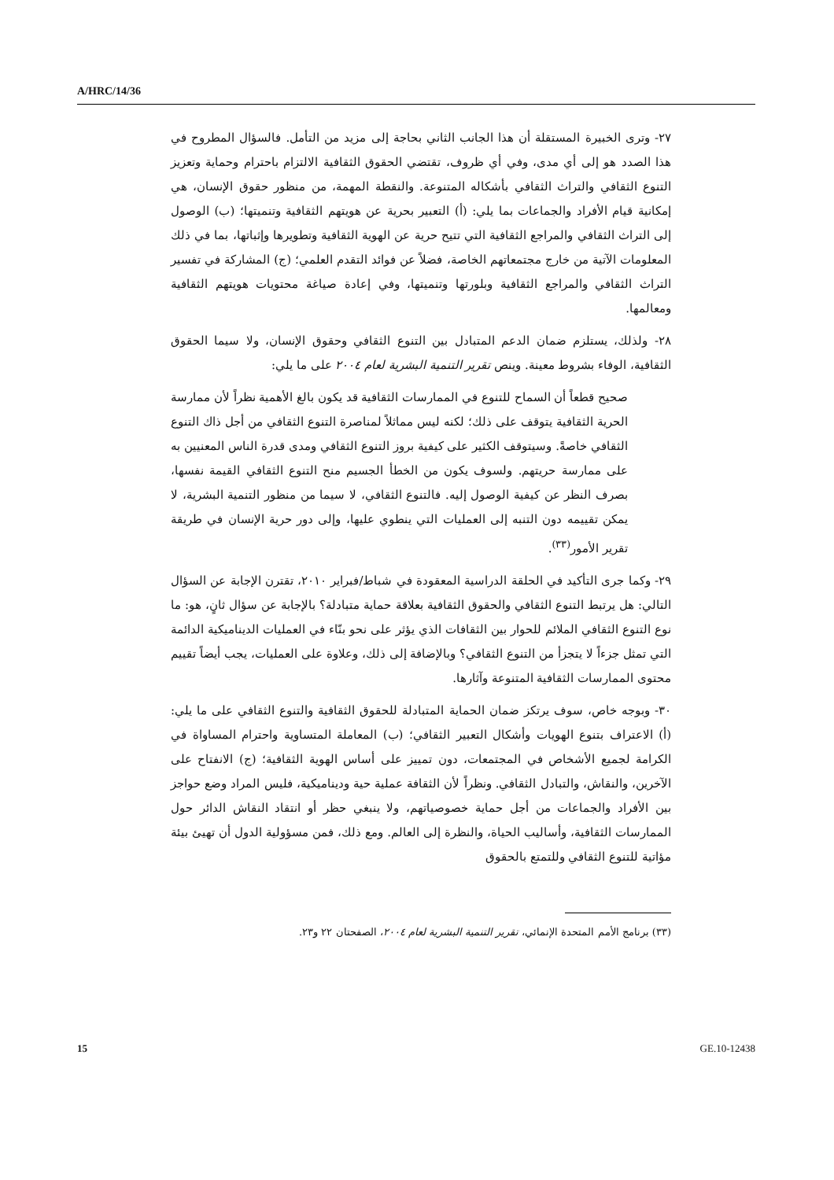A/HRC/14/36
٢٧- وترى الخبيرة المستقلة أن هذا الجانب الثاني بحاجة إلى مزيد من التأمل. فالسؤال المطروح في هذا الصدد هو إلى أي مدى، وفي أي ظروف، تقتضي الحقوق الثقافية الالتزام باحترام وحماية وتعزيز التنوع الثقافي والتراث الثقافي بأشكاله المتنوعة. والنقطة المهمة، من منظور حقوق الإنسان، هي إمكانية قيام الأفراد والجماعات بما يلي: (أ) التعبير بحرية عن هويتهم الثقافية وتنميتها؛ (ب) الوصول إلى التراث الثقافي والمراجع الثقافية التي تتيح حرية عن الهوية الثقافية وتطويرها وإثباتها، بما في ذلك المعلومات الآتية من خارج مجتمعاتهم الخاصة، فضلاً عن فوائد التقدم العلمي؛ (ج) المشاركة في تفسير التراث الثقافي والمراجع الثقافية وبلورتها وتنميتها، وفي إعادة صياغة محتويات هويتهم الثقافية ومعالمها.
٢٨- ولذلك، يستلزم ضمان الدعم المتبادل بين التنوع الثقافي وحقوق الإنسان، ولا سيما الحقوق الثقافية، الوفاء بشروط معينة. وينص تقرير التنمية البشرية لعام ٢٠٠٤ على ما يلي:
صحيح قطعاً أن السماح للتنوع في الممارسات الثقافية قد يكون بالغ الأهمية نظراً لأن ممارسة الحرية الثقافية يتوقف على ذلك؛ لكنه ليس مماثلاً لمناصرة التنوع الثقافي من أجل ذاك التنوع الثقافي خاصةً. وسيتوقف الكثير على كيفية بروز التنوع الثقافي ومدى قدرة الناس المعنيين به على ممارسة حريتهم. ولسوف يكون من الخطأ الجسيم منح التنوع الثقافي القيمة نفسها، بصرف النظر عن كيفية الوصول إليه. فالتنوع الثقافي، لا سيما من منظور التنمية البشرية، لا يمكن تقييمه دون التنبه إلى العمليات التي ينطوي عليها، وإلى دور حرية الإنسان في طريقة تقرير الأمور<sup>(٣٣)</sup>.
٢٩- وكما جرى التأكيد في الحلقة الدراسية المعقودة في شباط/فبراير ٢٠١٠، تقترن الإجابة عن السؤال التالي: هل يرتبط التنوع الثقافي والحقوق الثقافية بعلاقة حماية متبادلة؟ بالإجابة عن سؤال ثانٍ، هو: ما نوع التنوع الثقافي الملائم للحوار بين الثقافات الذي يؤثر على نحو بنّاء في العمليات الديناميكية الدائمة التي تمثل جزءاً لا يتجزأ من التنوع الثقافي؟ وبالإضافة إلى ذلك، وعلاوة على العمليات، يجب أيضاً تقييم محتوى الممارسات الثقافية المتنوعة وآثارها.
٣٠- وبوجه خاص، سوف يرتكز ضمان الحماية المتبادلة للحقوق الثقافية والتنوع الثقافي على ما يلي: (أ) الاعتراف بتنوع الهويات وأشكال التعبير الثقافي؛ (ب) المعاملة المتساوية واحترام المساواة في الكرامة لجميع الأشخاص في المجتمعات، دون تمييز على أساس الهوية الثقافية؛ (ج) الانفتاح على الآخرين، والنقاش، والتبادل الثقافي. ونظراً لأن الثقافة عملية حية وديناميكية، فليس المراد وضع حواجز بين الأفراد والجماعات من أجل حماية خصوصياتهم، ولا ينبغي حظر أو انتقاد النقاش الدائر حول الممارسات الثقافية، وأساليب الحياة، والنظرة إلى العالم. ومع ذلك، فمن مسؤولية الدول أن تهيئ بيئة مؤاتية للتنوع الثقافي وللتمتع بالحقوق
(٣٣) برنامج الأمم المتحدة الإنمائي، تقرير التنمية البشرية لعام ٢٠٠٤، الصفحتان ٢٢ و٢٣.
15 GE.10-12438